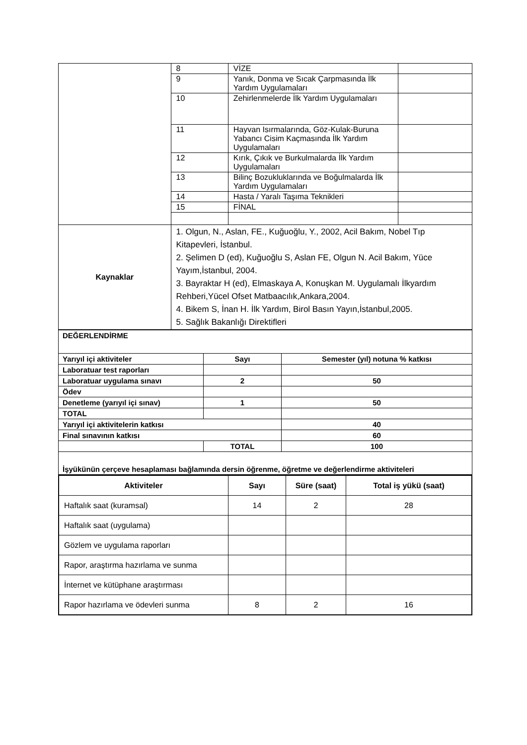| | 8 | VİZE | |
| | 9 | Yanık, Donma ve Sıcak Çarpmasında İlk Yardım Uygulamaları | |
| | 10 | Zehirlenmelerde İlk Yardım Uygulamaları | |
| | 11 | Hayvan Isırmalarında, Göz-Kulak-Buruna Yabancı Cisim Kaçmasında İlk Yardım Uygulamaları | |
| | 12 | Kırık, Çıkık ve Burkulmalarda İlk Yardım Uygulamaları | |
| | 13 | Bilinç Bozukluklarında ve Boğulmalarda İlk Yardım Uygulamaları | |
| | 14 | Hasta / Yaralı Taşıma Teknikleri | |
| | 15 | FİNAL | |
| Kaynaklar | 1. Olgun, N., Aslan, FE., Kuğuoğlu, Y., 2002, Acil Bakım, Nobel Tıp Kitapevleri, İstanbul. 2. Şelimen D (ed), Kuğuoğlu S, Aslan FE, Olgun N. Acil Bakım, Yüce Yayım,İstanbul, 2004. 3. Bayraktar H (ed), Elmaskaya A, Konuşkan M. Uygulamalı İlkyardım Rehberi,Yücel Ofset Matbaacılık,Ankara,2004. 4. Bikem S, İnan H. İlk Yardım, Birol Basın Yayın,İstanbul,2005. 5. Sağlık Bakanlığı Direktifleri | | |
| DEĞERLENDİRME | | |
| Yarıyıl içi aktiviteler | Sayı | Semester (yıl) notuna % katkısı |
| Laboratuar test raporları | | |
| Laboratuar uygulama sınavı | 2 | 50 |
| Ödev | | |
| Denetleme (yarıyıl içi sınav) | 1 | 50 |
| TOTAL | | |
| Yarıyıl içi aktivitelerin katkısı | | 40 |
| Final sınavının katkısı | | 60 |
| | TOTAL | 100 |
| İşyükünün çerçeve hesaplaması bağlamında dersin öğrenme, öğretme ve değerlendirme aktiviteleri | | |
| Aktiviteler | Sayı | Süre (saat) | Total iş yükü (saat) |
| --- | --- | --- | --- |
| Haftalık saat (kuramsal) | 14 | 2 | 28 |
| Haftalık saat (uygulama) | | | |
| Gözlem ve uygulama raporları | | | |
| Rapor, araştırma hazırlama ve sunma | | | |
| İnternet ve kütüphane araştırması | | | |
| Rapor hazırlama ve ödevleri sunma | 8 | 2 | 16 |